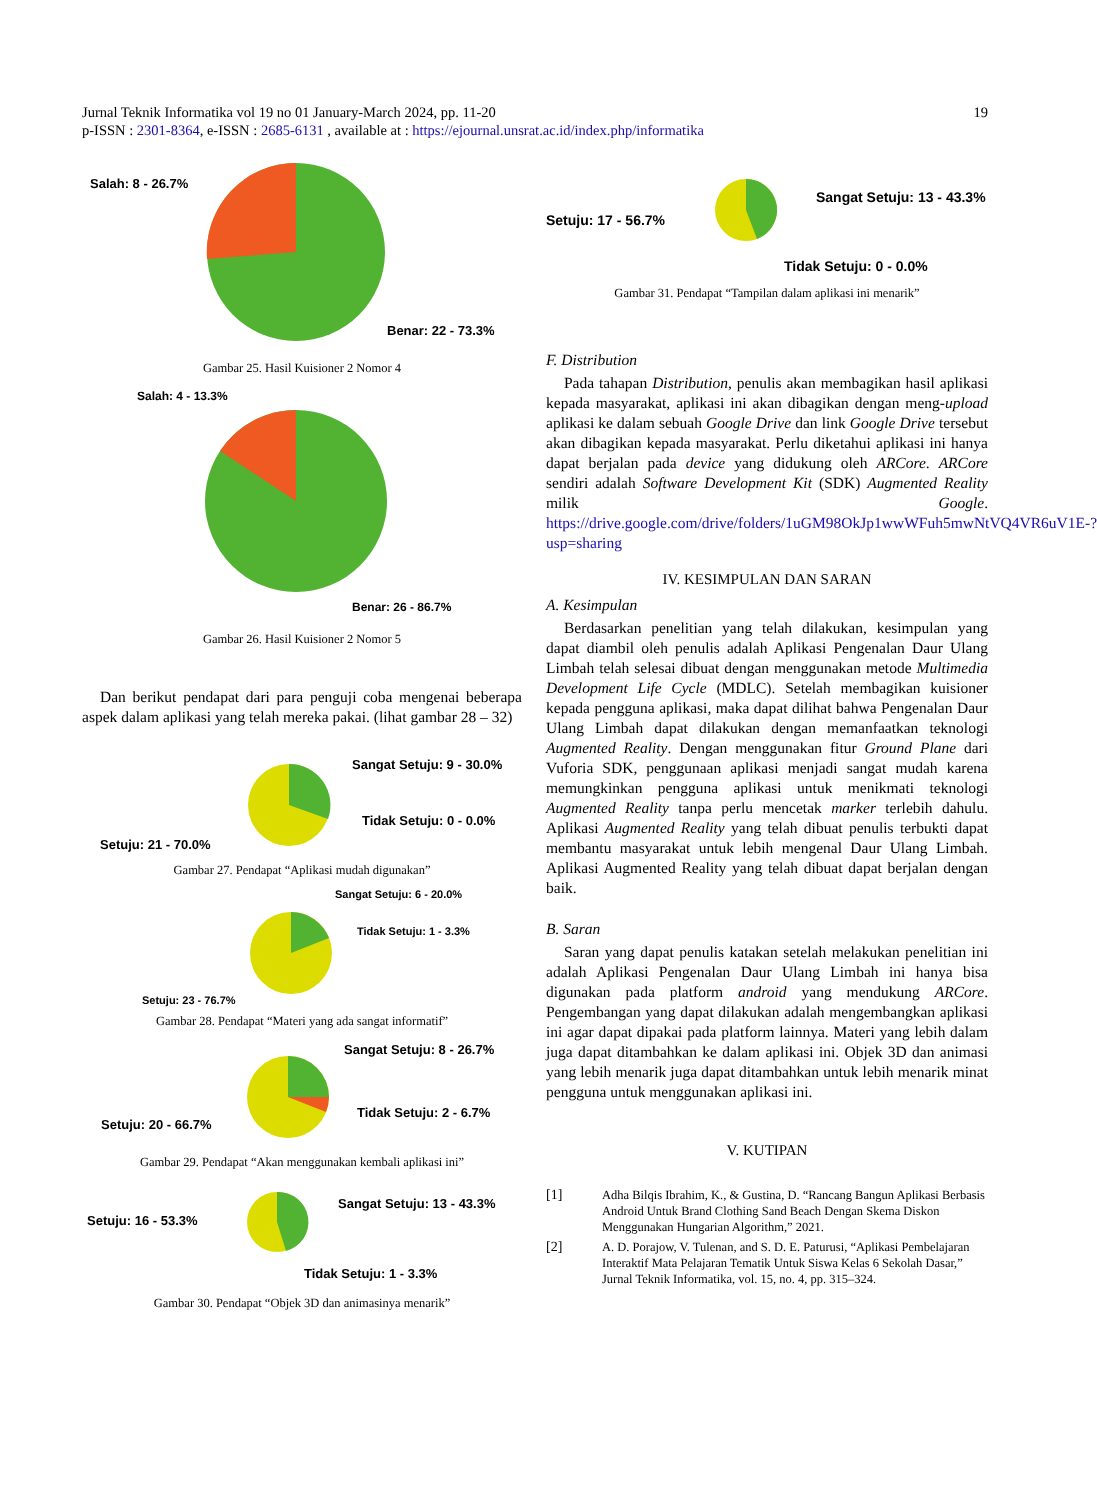Jurnal Teknik Informatika vol 19 no 01 January-March 2024, pp. 11-20 19
p-ISSN : 2301-8364, e-ISSN : 2685-6131 , available at : https://ejournal.unsrat.ac.id/index.php/informatika
Salah: 8 - 26.7%
Benar: 22 - 73.3%
Gambar 25. Hasil Kuisioner 2 Nomor 4
Salah: 4 - 13.3%
Benar: 26 - 86.7%
Gambar 26. Hasil Kuisioner 2 Nomor 5
Dan berikut pendapat dari para penguji coba mengenai beberapa aspek dalam aplikasi yang telah mereka pakai. (lihat gambar 28 – 32)
Sangat Setuju: 9 - 30.0%
Tidak Setuju: 0 - 0.0%
Setuju: 21 - 70.0%
Gambar 27. Pendapat “Aplikasi mudah digunakan”
Sangat Setuju: 6 - 20.0%
Tidak Setuju: 1 - 3.3%
Setuju: 23 - 76.7%
Gambar 28. Pendapat “Materi yang ada sangat informatif”
Sangat Setuju: 8 - 26.7%
Tidak Setuju: 2 - 6.7%
Setuju: 20 - 66.7%
Gambar 29. Pendapat “Akan menggunakan kembali aplikasi ini”
Sangat Setuju: 13 - 43.3%
Setuju: 16 - 53.3%
Tidak Setuju: 1 - 3.3%
Gambar 30. Pendapat “Objek 3D dan animasinya menarik”
Sangat Setuju: 13 - 43.3%
Setuju: 17 - 56.7%
Tidak Setuju: 0 - 0.0%
Gambar 31. Pendapat “Tampilan dalam aplikasi ini menarik”
F. Distribution
Pada tahapan Distribution, penulis akan membagikan hasil aplikasi kepada masyarakat, aplikasi ini akan dibagikan dengan meng-upload aplikasi ke dalam sebuah Google Drive dan link Google Drive tersebut akan dibagikan kepada masyarakat. Perlu diketahui aplikasi ini hanya dapat berjalan pada device yang didukung oleh ARCore. ARCore sendiri adalah Software Development Kit (SDK) Augmented Reality milik Google. https://drive.google.com/drive/folders/1uGM98OkJp1wwWFuh5mwNtVQ4VR6uV1E-?usp=sharing
IV. KESIMPULAN DAN SARAN
A. Kesimpulan
Berdasarkan penelitian yang telah dilakukan, kesimpulan yang dapat diambil oleh penulis adalah Aplikasi Pengenalan Daur Ulang Limbah telah selesai dibuat dengan menggunakan metode Multimedia Development Life Cycle (MDLC). Setelah membagikan kuisioner kepada pengguna aplikasi, maka dapat dilihat bahwa Pengenalan Daur Ulang Limbah dapat dilakukan dengan memanfaatkan teknologi Augmented Reality. Dengan menggunakan fitur Ground Plane dari Vuforia SDK, penggunaan aplikasi menjadi sangat mudah karena memungkinkan pengguna aplikasi untuk menikmati teknologi Augmented Reality tanpa perlu mencetak marker terlebih dahulu. Aplikasi Augmented Reality yang telah dibuat penulis terbukti dapat membantu masyarakat untuk lebih mengenal Daur Ulang Limbah. Aplikasi Augmented Reality yang telah dibuat dapat berjalan dengan baik.
B. Saran
Saran yang dapat penulis katakan setelah melakukan penelitian ini adalah Aplikasi Pengenalan Daur Ulang Limbah ini hanya bisa digunakan pada platform android yang mendukung ARCore. Pengembangan yang dapat dilakukan adalah mengembangkan aplikasi ini agar dapat dipakai pada platform lainnya. Materi yang lebih dalam juga dapat ditambahkan ke dalam aplikasi ini. Objek 3D dan animasi yang lebih menarik juga dapat ditambahkan untuk lebih menarik minat pengguna untuk menggunakan aplikasi ini.
V. KUTIPAN
[1] Adha Bilqis Ibrahim, K., & Gustina, D. “Rancang Bangun Aplikasi Berbasis Android Untuk Brand Clothing Sand Beach Dengan Skema Diskon Menggunakan Hungarian Algorithm,” 2021.
[2] A. D. Porajow, V. Tulenan, and S. D. E. Paturusi, “Aplikasi Pembelajaran Interaktif Mata Pelajaran Tematik Untuk Siswa Kelas 6 Sekolah Dasar,” Jurnal Teknik Informatika, vol. 15, no. 4, pp. 315–324.